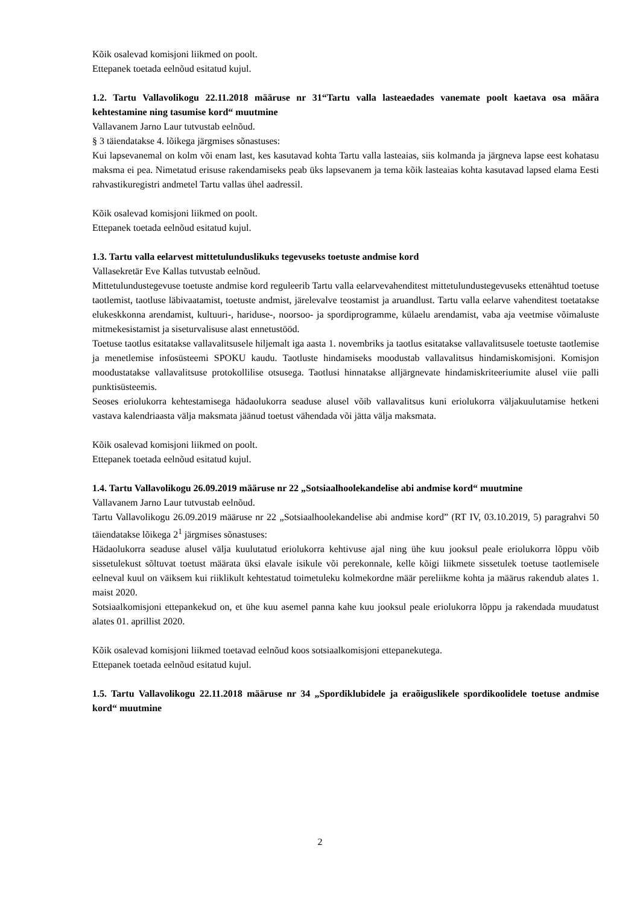Kõik osalevad komisjoni liikmed on poolt.
Ettepanek toetada eelnõud esitatud kujul.
1.2. Tartu Vallavolikogu 22.11.2018 määruse nr 31“Tartu valla lasteaedades vanemate poolt kaetava osa määra kehtestamine ning tasumise kord“ muutmine
Vallavanem Jarno Laur tutvustab eelnõud.
§ 3 täiendatakse 4. lõikega järgmises sõnastuses:
Kui lapsevanemal on kolm või enam last, kes kasutavad kohta Tartu valla lasteaias, siis kolmanda ja järgneva lapse eest kohatasu maksma ei pea. Nimetatud erisuse rakendamiseks peab üks lapsevanem ja tema kõik lasteaias kohta kasutavad lapsed elama Eesti rahvastikuregistri andmetel Tartu vallas ühel aadressil.
Kõik osalevad komisjoni liikmed on poolt.
Ettepanek toetada eelnõud esitatud kujul.
1.3. Tartu valla eelarvest mittetulunduslikuks tegevuseks toetuste andmise kord
Vallasekretär Eve Kallas tutvustab eelnõud.
Mittetulundustegevuse toetuste andmise kord reguleerib Tartu valla eelarvevahenditest mittetulundustegevuseks ettenähtud toetuse taotlemist, taotluse läbivaatamist, toetuste andmist, järelevalve teostamist ja aruandlust. Tartu valla eelarve vahenditest toetatakse elukeskkonna arendamist, kultuuri-, hariduse-, noorsoo- ja spordiprogramme, külaelu arendamist, vaba aja veetmise võimaluste mitmekesistamist ja siseturvalisuse alast ennetustööd.
Toetuse taotlus esitatakse vallavalitsusele hiljemalt iga aasta 1. novembriks ja taotlus esitatakse vallavalitsusele toetuste taotlemise ja menetlemise infosüsteemi SPOKU kaudu. Taotluste hindamiseks moodustab vallavalitsus hindamiskomisjoni. Komisjon moodustatakse vallavalitsuse protokollilise otsusega. Taotlusi hinnatakse alljärgnevate hindamiskriteeriumite alusel viie palli punktisüsteemis.
Seoses eriolukorra kehtestamisega hädaolukorra seaduse alusel võib vallavalitsus kuni eriolukorra väljakuulutamise hetkeni vastava kalendriaasta välja maksmata jäänud toetust vähendada või jätta välja maksmata.
Kõik osalevad komisjoni liikmed on poolt.
Ettepanek toetada eelnõud esitatud kujul.
1.4. Tartu Vallavolikogu 26.09.2019 määruse nr 22 „Sotsiaalhoolekandelise abi andmise kord“ muutmine
Vallavanem Jarno Laur tutvustab eelnõud.
Tartu Vallavolikogu 26.09.2019 määruse nr 22 „Sotsiaalhoolekandelise abi andmise kord” (RT IV, 03.10.2019, 5) paragrahvi 50 täiendatakse lõikega 2<sup>1</sup> järgmises sõnastuses:
Hädaolukorra seaduse alusel välja kuulutatud eriolukorra kehtivuse ajal ning ühe kuu jooksul peale eriolukorra lõppu võib sissetulekust sõltuvat toetust määrata üksi elavale isikule või perekonnale, kelle kõigi liikmete sissetulek toetuse taotlemisele eelneval kuul on väiksem kui riiklikult kehtestatud toimetuleku kolmekordne määr pereliikme kohta ja määrus rakendub alates 1. maist 2020.
Sotsiaalkomisjoni ettepankekud on, et ühe kuu asemel panna kahe kuu jooksul peale eriolukorra lõppu ja rakendada muudatust alates 01. aprillist 2020.
Kõik osalevad komisjoni liikmed toetavad eelnõud koos sotsiaalkomisjoni ettepanekutega.
Ettepanek toetada eelnõud esitatud kujul.
1.5. Tartu Vallavolikogu 22.11.2018 määruse nr 34 „Spordiklubidele ja eraõiguslikele spordikoolidele toetuse andmise kord“ muutmine
2